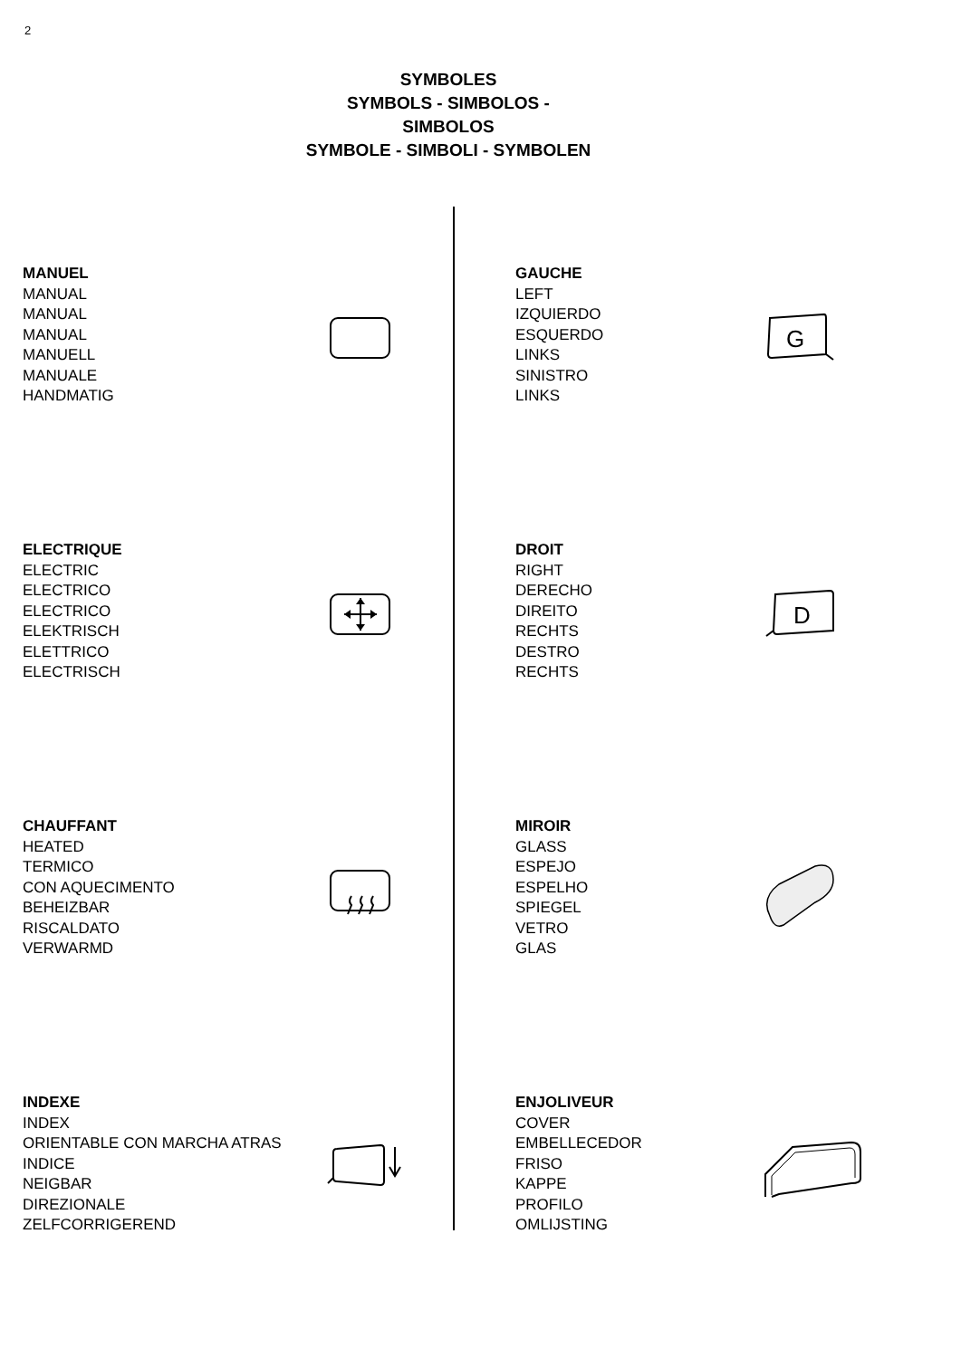2
SYMBOLES
SYMBOLS - SIMBOLOS - SIMBOLOS
SYMBOLE - SIMBOLI - SYMBOLEN
MANUEL
MANUAL
MANUAL
MANUAL
MANUELL
MANUALE
HANDMATIG
GAUCHE
LEFT
IZQUIERDO
ESQUERDO
LINKS
SINISTRO
LINKS
G
ELECTRIQUE
ELECTRIC
ELECTRICO
ELECTRICO
ELEKTRISCH
ELETTRICO
ELECTRISCH
DROIT
RIGHT
DERECHO
DIREITO
RECHTS
DESTRO
RECHTS
D
CHAUFFANT
HEATED
TERMICO
CON AQUECIMENTO
BEHEIZBAR
RISCALDATO
VERWARMD
MIROIR
GLASS
ESPEJO
ESPELHO
SPIEGEL
VETRO
GLAS
INDEXE
INDEX
ORIENTABLE CON MARCHA ATRAS
INDICE
NEIGBAR
DIREZIONALE
ZELFCORRIGEREND
ENJOLIVEUR
COVER
EMBELLECEDOR
FRISO
KAPPE
PROFILO
OMLIJSTING